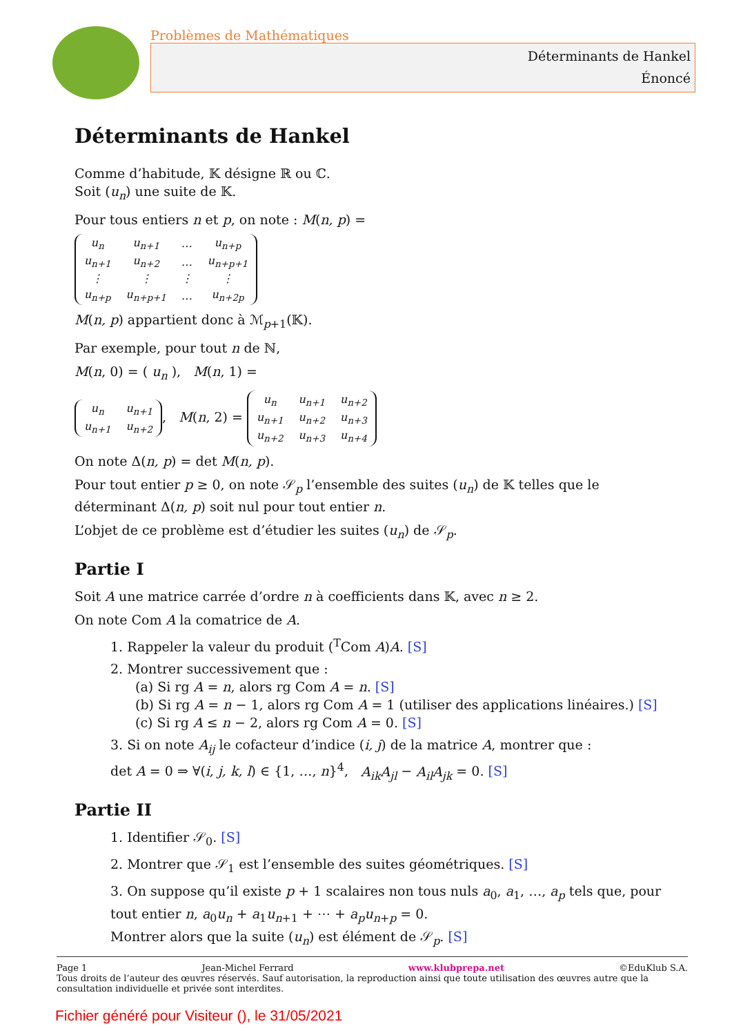Problèmes de Mathématiques
Déterminants de Hankel
Énoncé
Déterminants de Hankel
Comme d’habitude, 𝕂 désigne ℝ ou ℂ.
Soit (u<sub>n</sub>) une suite de 𝕂.
Pour tous entiers n et p, on note : M(n, p) =
| u<sub>n</sub> | u<sub>n+1</sub> | … | u<sub>n+p</sub> |
| u<sub>n+1</sub> | u<sub>n+2</sub> | … | u<sub>n+p+1</sub> |
| ⋮ | ⋮ | ⋮ | ⋮ |
| u<sub>n+p</sub> | u<sub>n+p+1</sub> | … | u<sub>n+2p</sub> |
M(n, p) appartient donc à ℳ<sub>p+1</sub>(𝕂).
Par exemple, pour tout n de ℕ,
M(n, 0) = ( u<sub>n</sub> ), M(n, 1) =
| u<sub>n</sub> | u<sub>n+1</sub> |
| u<sub>n+1</sub> | u<sub>n+2</sub> |
, M(n, 2) =
| u<sub>n</sub> | u<sub>n+1</sub> | u<sub>n+2</sub> |
| u<sub>n+1</sub> | u<sub>n+2</sub> | u<sub>n+3</sub> |
| u<sub>n+2</sub> | u<sub>n+3</sub> | u<sub>n+4</sub> |
On note Δ(n, p) = det M(n, p).
Pour tout entier p ≥ 0, on note 𝒮<sub>p</sub> l’ensemble des suites (u<sub>n</sub>) de 𝕂 telles que le déterminant Δ(n, p) soit nul pour tout entier n.
L’objet de ce problème est d’étudier les suites (u<sub>n</sub>) de 𝒮<sub>p</sub>.
Partie I
Soit A une matrice carrée d’ordre n à coefficients dans 𝕂, avec n ≥ 2.
On note Com A la comatrice de A.
1. Rappeler la valeur du produit (<sup>T</sup>Com A)A. [S]
2. Montrer successivement que :
(a) Si rg A = n, alors rg Com A = n. [S]
(b) Si rg A = n − 1, alors rg Com A = 1 (utiliser des applications linéaires.) [S]
(c) Si rg A ≤ n − 2, alors rg Com A = 0. [S]
3. Si on note A<sub>ij</sub> le cofacteur d’indice (i, j) de la matrice A, montrer que :
det A = 0 ⇒ ∀(i, j, k, l) ∈ {1, …, n}<sup>4</sup>, A<sub>ik</sub>A<sub>jl</sub> − A<sub>il</sub>A<sub>jk</sub> = 0. [S]
Partie II
1. Identifier 𝒮<sub>0</sub>. [S]
2. Montrer que 𝒮<sub>1</sub> est l’ensemble des suites géométriques. [S]
3. On suppose qu’il existe p + 1 scalaires non tous nuls a<sub>0</sub>, a<sub>1</sub>, …, a<sub>p</sub> tels que, pour tout entier n, a<sub>0</sub>u<sub>n</sub> + a<sub>1</sub>u<sub>n+1</sub> + ⋯ + a<sub>p</sub>u<sub>n+p</sub> = 0.
Montrer alors que la suite (u<sub>n</sub>) est élément de 𝒮<sub>p</sub>. [S]
Page 1 Jean-Michel Ferrard www.klubprepa.net ©EduKlub S.A.
Tous droits de l’auteur des œuvres réservés. Sauf autorisation, la reproduction ainsi que toute utilisation des œuvres autre que la consultation individuelle et privée sont interdites.
Fichier généré pour Visiteur (), le 31/05/2021